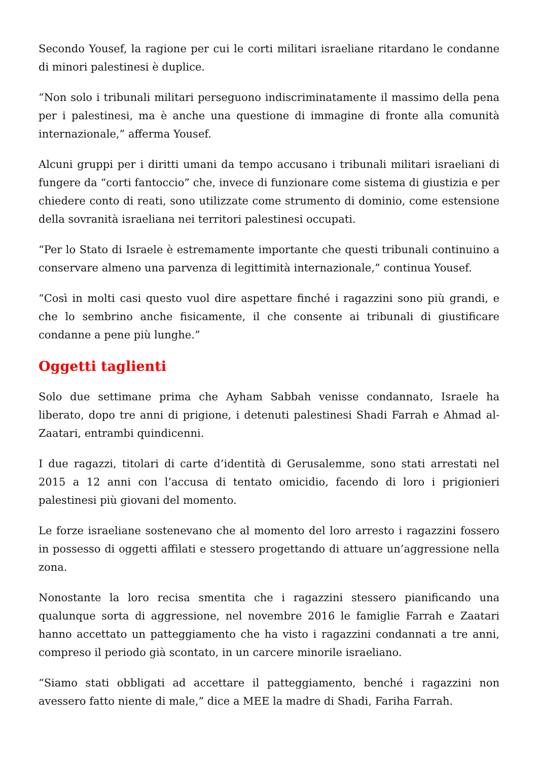Secondo Yousef, la ragione per cui le corti militari israeliane ritardano le condanne di minori palestinesi è duplice.
“Non solo i tribunali militari perseguono indiscriminatamente il massimo della pena per i palestinesi, ma è anche una questione di immagine di fronte alla comunità internazionale,” afferma Yousef.
Alcuni gruppi per i diritti umani da tempo accusano i tribunali militari israeliani di fungere da “corti fantoccio” che, invece di funzionare come sistema di giustizia e per chiedere conto di reati, sono utilizzate come strumento di dominio, come estensione della sovranità israeliana nei territori palestinesi occupati.
“Per lo Stato di Israele è estremamente importante che questi tribunali continuino a conservare almeno una parvenza di legittimità internazionale,” continua Yousef.
“Così in molti casi questo vuol dire aspettare finché i ragazzini sono più grandi, e che lo sembrino anche fisicamente, il che consente ai tribunali di giustificare condanne a pene più lunghe.”
Oggetti taglienti
Solo due settimane prima che Ayham Sabbah venisse condannato, Israele ha liberato, dopo tre anni di prigione, i detenuti palestinesi Shadi Farrah e Ahmad al-Zaatari, entrambi quindicenni.
I due ragazzi, titolari di carte d’identità di Gerusalemme, sono stati arrestati nel 2015 a 12 anni con l’accusa di tentato omicidio, facendo di loro i prigionieri palestinesi più giovani del momento.
Le forze israeliane sostenevano che al momento del loro arresto i ragazzini fossero in possesso di oggetti affilati e stessero progettando di attuare un’aggressione nella zona.
Nonostante la loro recisa smentita che i ragazzini stessero pianificando una qualunque sorta di aggressione, nel novembre 2016 le famiglie Farrah e Zaatari hanno accettato un patteggiamento che ha visto i ragazzini condannati a tre anni, compreso il periodo già scontato, in un carcere minorile israeliano.
“Siamo stati obbligati ad accettare il patteggiamento, benché i ragazzini non avessero fatto niente di male,” dice a MEE la madre di Shadi, Fariha Farrah.